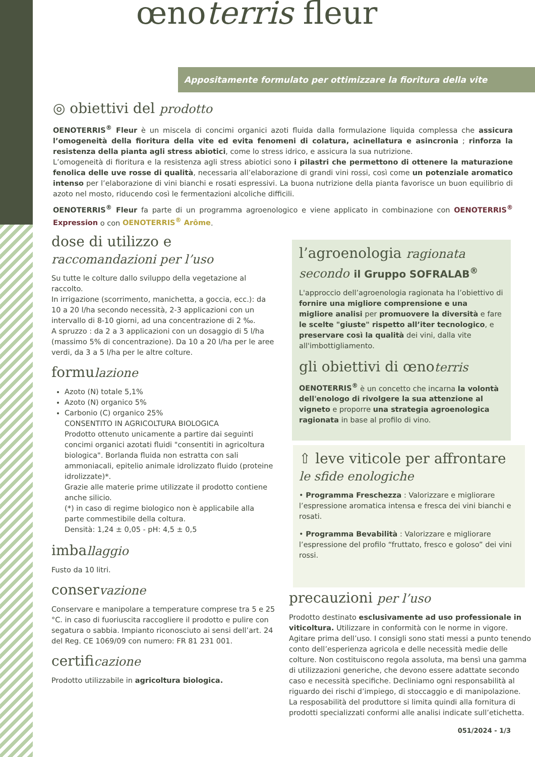œnoterris fleur
Appositamente formulato per ottimizzare la fioritura della vite
◎ obiettivi del prodotto
OENOTERRIS<sup>®</sup> Fleur è un miscela di concimi organici azoti fluida dalla formulazione liquida complessa che assicura l’omogeneità della fioritura della vite ed evita fenomeni di colatura, acinellatura e asincronia ; rinforza la resistenza della pianta agli stress abiotici, come lo stress idrico, e assicura la sua nutrizione.
L’omogeneità di fioritura e la resistenza agli stress abiotici sono i pilastri che permettono di ottenere la maturazione fenolica delle uve rosse di qualità, necessaria all’elaborazione di grandi vini rossi, così come un potenziale aromatico intenso per l’elaborazione di vini bianchi e rosati espressivi. La buona nutrizione della pianta favorisce un buon equilibrio di azoto nel mosto, riducendo così le fermentazioni alcoliche difficili.
OENOTERRIS<sup>®</sup> Fleur fa parte di un programma agroenologico e viene applicato in combinazione con OENOTERRIS<sup>®</sup> Expression o con OENOTERRIS<sup>®</sup> Arôme.
dose di utilizzo e
raccomandazioni per l’uso
Su tutte le colture dallo sviluppo della vegetazione al raccolto.
In irrigazione (scorrimento, manichetta, a goccia, ecc.): da 10 a 20 l/ha secondo necessità, 2-3 applicazioni con un intervallo di 8-10 giorni, ad una concentrazione di 2 ‰.
A spruzzo : da 2 a 3 applicazioni con un dosaggio di 5 l/ha (massimo 5% di concentrazione). Da 10 a 20 l/ha per le aree verdi, da 3 a 5 l/ha per le altre colture.
formulazione
Azoto (N) totale 5,1%
Azoto (N) organico 5%
Carbonio (C) organico 25%
CONSENTITO IN AGRICOLTURA BIOLOGICA
Prodotto ottenuto unicamente a partire dai seguinti concimi organici azotati fluidi "consentiti in agricoltura biologica". Borlanda fluida non estratta con sali ammoniacali, epitelio animale idrolizzato fluido (proteine idrolizzate)*.
Grazie alle materie prime utilizzate il prodotto contiene anche silicio.
(*) in caso di regime biologico non è applicabile alla parte commestibile della coltura.
Densità: 1,24 ± 0,05 - pH: 4,5 ± 0,5
imballaggio
Fusto da 10 litri.
conservazione
Conservare e manipolare a temperature comprese tra 5 e 25 °C. in caso di fuoriuscita raccogliere il prodotto e pulire con segatura o sabbia. Impianto riconosciuto ai sensi dell’art. 24 del Reg. CE 1069/09 con numero: FR 81 231 001.
certificazione
Prodotto utilizzabile in agricoltura biologica.
l’agroenologia ragionata
secondo il Gruppo SOFRALAB<sup>®</sup>
L'approccio dell’agroenologia ragionata ha l’obiettivo di fornire una migliore comprensione e una migliore analisi per promuovere la diversità e fare le scelte "giuste" rispetto all’iter tecnologico, e preservare così la qualità dei vini, dalla vite all'imbottigliamento.
gli obiettivi di œnoterris
OENOTERRIS<sup>®</sup> è un concetto che incarna la volontà dell'enologo di rivolgere la sua attenzione al vigneto e proporre una strategia agroenologica ragionata in base al profilo di vino.
⇧ leve viticole per affrontare
le sfide enologiche
• Programma Freschezza : Valorizzare e migliorare l’espressione aromatica intensa e fresca dei vini bianchi e rosati.
• Programma Bevabilità : Valorizzare e migliorare l’espressione del profilo “fruttato, fresco e goloso” dei vini rossi.
precauzioni per l’uso
Prodotto destinato esclusivamente ad uso professionale in viticoltura. Utilizzare in conformità con le norme in vigore. Agitare prima dell’uso. I consigli sono stati messi a punto tenendo conto dell’esperienza agricola e delle necessità medie delle colture. Non costituiscono regola assoluta, ma bensì una gamma di utilizzazioni generiche, che devono essere adattate secondo caso e necessità specifiche. Decliniamo ogni responsabilità al riguardo dei rischi d’impiego, di stoccaggio e di manipolazione. La resposabilità del produttore si limita quindi alla fornitura di prodotti specializzati conformi alle analisi indicate sull’etichetta.
051/2024 - 1/3